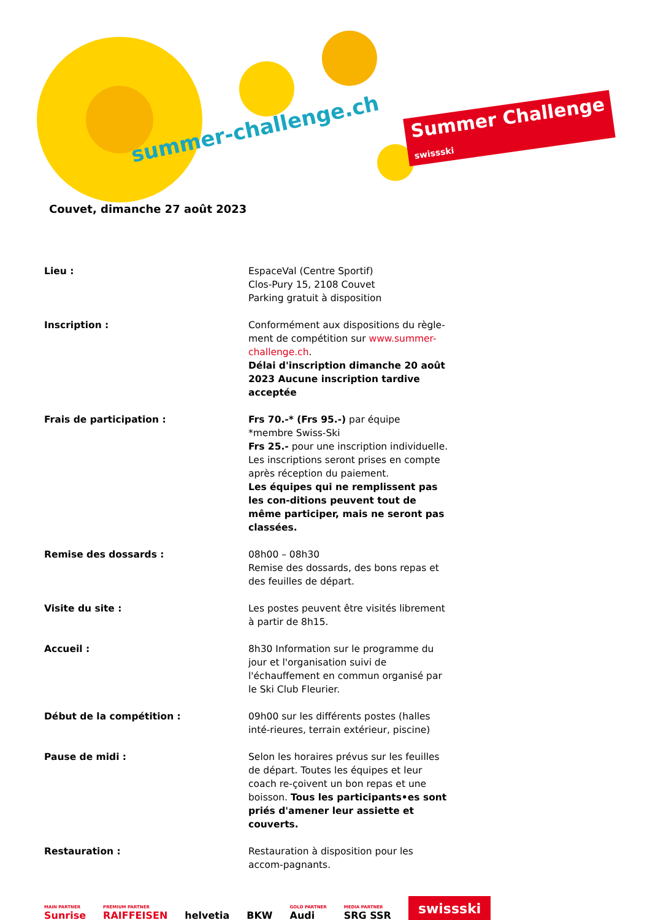summer-challenge.ch
Summer Challenge
swissski
Couvet, dimanche 27 août 2023
Lieu : EspaceVal (Centre Sportif)
Clos-Pury 15, 2108 Couvet
Parking gratuit à disposition
Inscription : Conformément aux dispositions du règle-ment de compétition sur www.summer-challenge.ch.
Délai d'inscription dimanche 20 août 2023 Aucune inscription tardive acceptée
Frais de participation : Frs 70.-* (Frs 95.-) par équipe
*membre Swiss-Ski
Frs 25.- pour une inscription individuelle. Les inscriptions seront prises en compte après réception du paiement.
Les équipes qui ne remplissent pas les con-ditions peuvent tout de même participer, mais ne seront pas classées.
Remise des dossards : 08h00 – 08h30
Remise des dossards, des bons repas et des feuilles de départ.
Visite du site : Les postes peuvent être visités librement à partir de 8h15.
Accueil : 8h30 Information sur le programme du jour et l'organisation suivi de l'échauffement en commun organisé par le Ski Club Fleurier.
Début de la compétition : 09h00 sur les différents postes (halles inté-rieures, terrain extérieur, piscine)
Pause de midi : Selon les horaires prévus sur les feuilles de départ. Toutes les équipes et leur coach re-çoivent un bon repas et une boisson. Tous les participants•es sont priés d'amener leur assiette et couverts.
Restauration : Restauration à disposition pour les accom-pagnants.
MAIN PARTNER
Sunrise
PREMIUM PARTNER
RAIFFEISEN
helvetia
BKW
GOLD PARTNER
Audi
MEDIA PARTNER
SRG SSR
swissski